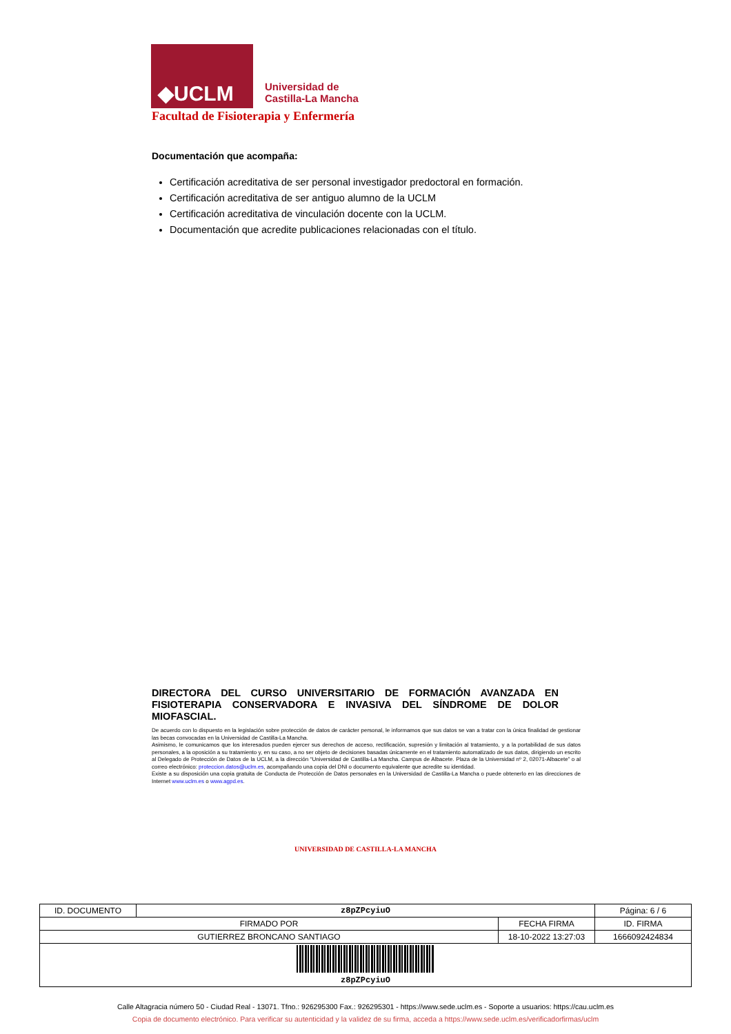◆UCLM
Universidad de
Castilla-La Mancha
Facultad de Fisioterapia y Enfermería
Documentación que acompaña:
Certificación acreditativa de ser personal investigador predoctoral en formación.
Certificación acreditativa de ser antiguo alumno de la UCLM
Certificación acreditativa de vinculación docente con la UCLM.
Documentación que acredite publicaciones relacionadas con el título.
DIRECTORA DEL CURSO UNIVERSITARIO DE FORMACIÓN AVANZADA EN FISIOTERAPIA CONSERVADORA E INVASIVA DEL SÍNDROME DE DOLOR MIOFASCIAL.
De acuerdo con lo dispuesto en la legislación sobre protección de datos de carácter personal, le informamos que sus datos se van a tratar con la única finalidad de gestionar las becas convocadas en la Universidad de Castilla-La Mancha.
Asimismo, le comunicamos que los interesados pueden ejercer sus derechos de acceso, rectificación, supresión y limitación al tratamiento, y a la portabilidad de sus datos personales, a la oposición a su tratamiento y, en su caso, a no ser objeto de decisiones basadas únicamente en el tratamiento automatizado de sus datos, dirigiendo un escrito al Delegado de Protección de Datos de la UCLM, a la dirección “Universidad de Castilla-La Mancha. Campus de Albacete. Plaza de la Universidad nº 2, 02071-Albacete” o al correo electrónico: proteccion.datos@uclm.es, acompañando una copia del DNI o documento equivalente que acredite su identidad.
Existe a su disposición una copia gratuita de Conducta de Protección de Datos personales en la Universidad de Castilla-La Mancha o puede obtenerlo en las direcciones de Internet www.uclm.es o www.agpd.es.
UNIVERSIDAD DE CASTILLA-LA MANCHA
| ID. DOCUMENTO | z8pZPcyiuO | | Página: 6 / 6 |
| FIRMADO POR | | FECHA FIRMA | ID. FIRMA |
| GUTIERREZ BRONCANO SANTIAGO | | 18-10-2022 13:27:03 | 1666092424834 |
| z8pZPcyiuO | | | |
Calle Altagracia número 50 - Ciudad Real - 13071. Tfno.: 926295300 Fax.: 926295301 - https://www.sede.uclm.es - Soporte a usuarios: https://cau.uclm.es
Copia de documento electrónico. Para verificar su autenticidad y la validez de su firma, acceda a https://www.sede.uclm.es/verificadorfirmas/uclm